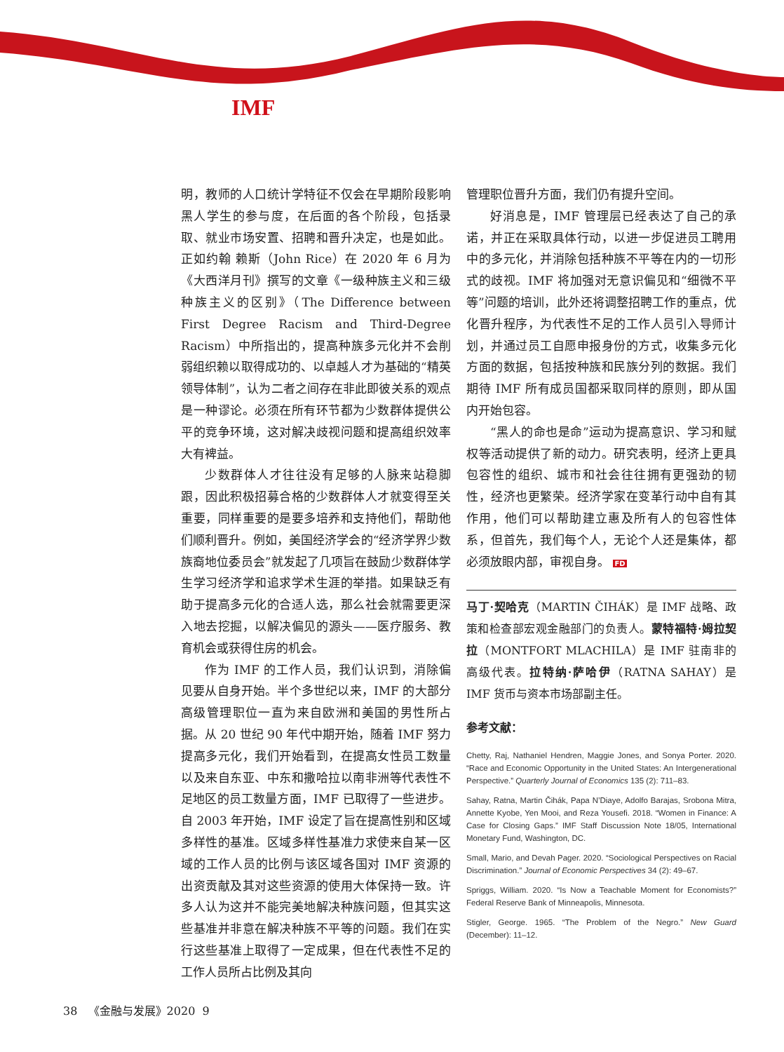IMF
明，教师的人口统计学特征不仅会在早期阶段影响黑人学生的参与度，在后面的各个阶段，包括录取、就业市场安置、招聘和晋升决定，也是如此。正如约翰 赖斯（John Rice）在 2020 年 6 月为《大西洋月刊》撰写的文章《一级种族主义和三级种族主义的区别》（The Difference between First Degree Racism and Third-Degree Racism）中所指出的，提高种族多元化并不会削弱组织赖以取得成功的、以卓越人才为基础的“精英领导体制”，认为二者之间存在非此即彼关系的观点是一种谬论。必须在所有环节都为少数群体提供公平的竞争环境，这对解决歧视问题和提高组织效率大有裨益。
少数群体人才往往没有足够的人脉来站稳脚跟，因此积极招募合格的少数群体人才就变得至关重要，同样重要的是要多培养和支持他们，帮助他们顺利晋升。例如，美国经济学会的“经济学界少数族裔地位委员会”就发起了几项旨在鼓励少数群体学生学习经济学和追求学术生涯的举措。如果缺乏有助于提高多元化的合适人选，那么社会就需要更深入地去挖掘，以解决偏见的源头——医疗服务、教育机会或获得住房的机会。
作为 IMF 的工作人员，我们认识到，消除偏见要从自身开始。半个多世纪以来，IMF 的大部分高级管理职位一直为来自欧洲和美国的男性所占据。从 20 世纪 90 年代中期开始，随着 IMF 努力提高多元化，我们开始看到，在提高女性员工数量以及来自东亚、中东和撒哈拉以南非洲等代表性不足地区的员工数量方面，IMF 已取得了一些进步。自 2003 年开始，IMF 设定了旨在提高性别和区域多样性的基准。区域多样性基准力求使来自某一区域的工作人员的比例与该区域各国对 IMF 资源的出资贡献及其对这些资源的使用大体保持一致。许多人认为这并不能完美地解决种族问题，但其实这些基准并非意在解决种族不平等的问题。我们在实行这些基准上取得了一定成果，但在代表性不足的工作人员所占比例及其向
管理职位晋升方面，我们仍有提升空间。
好消息是，IMF 管理层已经表达了自己的承诺，并正在采取具体行动，以进一步促进员工聘用中的多元化，并消除包括种族不平等在内的一切形式的歧视。IMF 将加强对无意识偏见和“细微不平等”问题的培训，此外还将调整招聘工作的重点，优化晋升程序，为代表性不足的工作人员引入导师计划，并通过员工自愿申报身份的方式，收集多元化方面的数据，包括按种族和民族分列的数据。我们期待 IMF 所有成员国都采取同样的原则，即从国内开始包容。
“黑人的命也是命”运动为提高意识、学习和赋权等活动提供了新的动力。研究表明，经济上更具包容性的组织、城市和社会往往拥有更强劲的韧性，经济也更繁荣。经济学家在变革行动中自有其作用，他们可以帮助建立惠及所有人的包容性体系，但首先，我们每个人，无论个人还是集体，都必须放眼内部，审视自身。 FD
马丁·契哈克（MARTIN ČIHÁK）是 IMF 战略、政策和检查部宏观金融部门的负责人。蒙特福特·姆拉契拉（MONTFORT MLACHILA）是 IMF 驻南非的高级代表。拉特纳·萨哈伊（RATNA SAHAY）是 IMF 货币与资本市场部副主任。
参考文献：
Chetty, Raj, Nathaniel Hendren, Maggie Jones, and Sonya Porter. 2020. “Race and Economic Opportunity in the United States: An Intergenerational Perspective.” Quarterly Journal of Economics 135 (2): 711–83.
Sahay, Ratna, Martin Čihák, Papa N’Diaye, Adolfo Barajas, Srobona Mitra, Annette Kyobe, Yen Mooi, and Reza Yousefi. 2018. “Women in Finance: A Case for Closing Gaps.” IMF Staff Discussion Note 18/05, International Monetary Fund, Washington, DC.
Small, Mario, and Devah Pager. 2020. “Sociological Perspectives on Racial Discrimination.” Journal of Economic Perspectives 34 (2): 49–67.
Spriggs, William. 2020. “Is Now a Teachable Moment for Economists?” Federal Reserve Bank of Minneapolis, Minnesota.
Stigler, George. 1965. “The Problem of the Negro.” New Guard (December): 11–12.
38 《金融与发展》2020 9